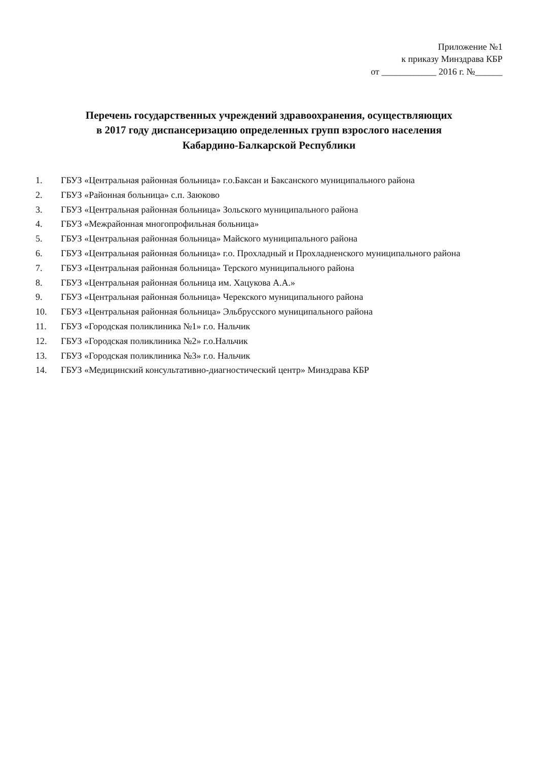Приложение №1
к приказу Минздрава КБР
от ____________ 2016 г. №______
Перечень государственных учреждений здравоохранения, осуществляющих
в 2017 году диспансеризацию определенных групп взрослого населения
Кабардино-Балкарской Республики
1. ГБУЗ «Центральная районная больница» г.о.Баксан и Баксанского муниципального района
2. ГБУЗ «Районная больница» с.п. Заюково
3. ГБУЗ «Центральная районная больница» Зольского муниципального района
4. ГБУЗ «Межрайонная многопрофильная больница»
5. ГБУЗ «Центральная районная больница» Майского муниципального района
6. ГБУЗ «Центральная районная больница» г.о. Прохладный и Прохладненского муниципального района
7. ГБУЗ «Центральная районная больница» Терского муниципального района
8. ГБУЗ «Центральная районная больница им. Хацукова А.А.»
9. ГБУЗ «Центральная районная больница» Черекского муниципального района
10. ГБУЗ «Центральная районная больница» Эльбрусского муниципального района
11. ГБУЗ «Городская поликлиника №1» г.о. Нальчик
12. ГБУЗ «Городская поликлиника №2» г.о.Нальчик
13. ГБУЗ «Городская поликлиника №3» г.о. Нальчик
14. ГБУЗ «Медицинский консультативно-диагностический центр» Минздрава КБР